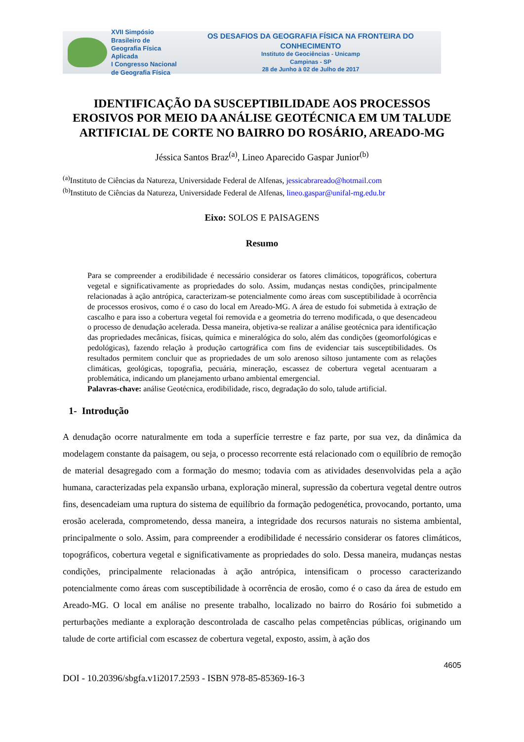XVII Simpósio Brasileiro de Geografia Física Aplicada
I Congresso Nacional de Geografia Física
OS DESAFIOS DA GEOGRAFIA FÍSICA NA FRONTEIRA DO CONHECIMENTO
Instituto de Geociências - Unicamp
Campinas - SP
28 de Junho à 02 de Julho de 2017
IDENTIFICAÇÃO DA SUSCEPTIBILIDADE AOS PROCESSOS EROSIVOS POR MEIO DA ANÁLISE GEOTÉCNICA EM UM TALUDE ARTIFICIAL DE CORTE NO BAIRRO DO ROSÁRIO, AREADO-MG
Jéssica Santos Braz<sup>(a)</sup>, Lineo Aparecido Gaspar Junior<sup>(b)</sup>
<sup>(a)</sup> Instituto de Ciências da Natureza, Universidade Federal de Alfenas, jessicabrareado@hotmail.com
<sup>(b)</sup> Instituto de Ciências da Natureza, Universidade Federal de Alfenas, lineo.gaspar@unifal-mg.edu.br
Eixo: SOLOS E PAISAGENS
Resumo
Para se compreender a erodibilidade é necessário considerar os fatores climáticos, topográficos, cobertura vegetal e significativamente as propriedades do solo. Assim, mudanças nestas condições, principalmente relacionadas à ação antrópica, caracterizam-se potencialmente como áreas com susceptibilidade à ocorrência de processos erosivos, como é o caso do local em Areado-MG. A área de estudo foi submetida à extração de cascalho e para isso a cobertura vegetal foi removida e a geometria do terreno modificada, o que desencadeou o processo de denudação acelerada. Dessa maneira, objetiva-se realizar a análise geotécnica para identificação das propriedades mecânicas, físicas, química e mineralógica do solo, além das condições (geomorfológicas e pedológicas), fazendo relação à produção cartográfica com fins de evidenciar tais susceptibilidades. Os resultados permitem concluir que as propriedades de um solo arenoso siltoso juntamente com as relações climáticas, geológicas, topografia, pecuária, mineração, escassez de cobertura vegetal acentuaram a problemática, indicando um planejamento urbano ambiental emergencial.
Palavras-chave: análise Geotécnica, erodibilidade, risco, degradação do solo, talude artificial.
1- Introdução
A denudação ocorre naturalmente em toda a superfície terrestre e faz parte, por sua vez, da dinâmica da modelagem constante da paisagem, ou seja, o processo recorrente está relacionado com o equilíbrio de remoção de material desagregado com a formação do mesmo; todavia com as atividades desenvolvidas pela a ação humana, caracterizadas pela expansão urbana, exploração mineral, supressão da cobertura vegetal dentre outros fins, desencadeiam uma ruptura do sistema de equilíbrio da formação pedogenética, provocando, portanto, uma erosão acelerada, comprometendo, dessa maneira, a integridade dos recursos naturais no sistema ambiental, principalmente o solo. Assim, para compreender a erodibilidade é necessário considerar os fatores climáticos, topográficos, cobertura vegetal e significativamente as propriedades do solo. Dessa maneira, mudanças nestas condições, principalmente relacionadas à ação antrópica, intensificam o processo caracterizando potencialmente como áreas com susceptibilidade à ocorrência de erosão, como é o caso da área de estudo em Areado-MG. O local em análise no presente trabalho, localizado no bairro do Rosário foi submetido a perturbações mediante a exploração descontrolada de cascalho pelas competências públicas, originando um talude de corte artificial com escassez de cobertura vegetal, exposto, assim, à ação dos
4605
DOI - 10.20396/sbgfa.v1i2017.2593 - ISBN 978-85-85369-16-3